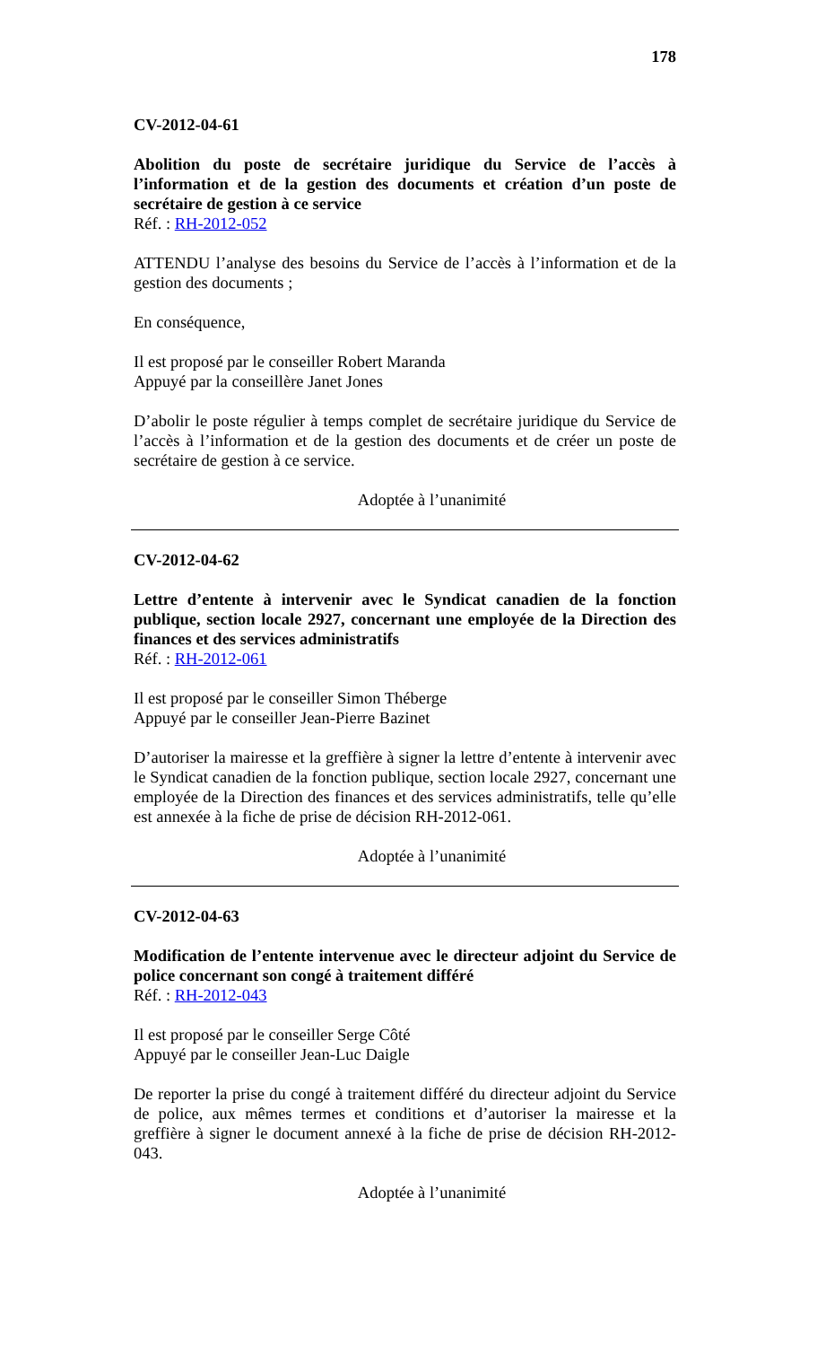178
CV-2012-04-61
Abolition du poste de secrétaire juridique du Service de l’accès à l’information et de la gestion des documents et création d’un poste de secrétaire de gestion à ce service
Réf. : RH-2012-052
ATTENDU l’analyse des besoins du Service de l’accès à l’information et de la gestion des documents ;
En conséquence,
Il est proposé par le conseiller Robert Maranda
Appuyé par la conseillère Janet Jones
D’abolir le poste régulier à temps complet de secrétaire juridique du Service de l’accès à l’information et de la gestion des documents et de créer un poste de secrétaire de gestion à ce service.
Adoptée à l’unanimité
CV-2012-04-62
Lettre d’entente à intervenir avec le Syndicat canadien de la fonction publique, section locale 2927, concernant une employée de la Direction des finances et des services administratifs
Réf. : RH-2012-061
Il est proposé par le conseiller Simon Théberge
Appuyé par le conseiller Jean-Pierre Bazinet
D’autoriser la mairesse et la greffière à signer la lettre d’entente à intervenir avec le Syndicat canadien de la fonction publique, section locale 2927, concernant une employée de la Direction des finances et des services administratifs, telle qu’elle est annexée à la fiche de prise de décision RH-2012-061.
Adoptée à l’unanimité
CV-2012-04-63
Modification de l’entente intervenue avec le directeur adjoint du Service de police concernant son congé à traitement différé
Réf. : RH-2012-043
Il est proposé par le conseiller Serge Côté
Appuyé par le conseiller Jean-Luc Daigle
De reporter la prise du congé à traitement différé du directeur adjoint du Service de police, aux mêmes termes et conditions et d’autoriser la mairesse et la greffière à signer le document annexé à la fiche de prise de décision RH-2012-043.
Adoptée à l’unanimité